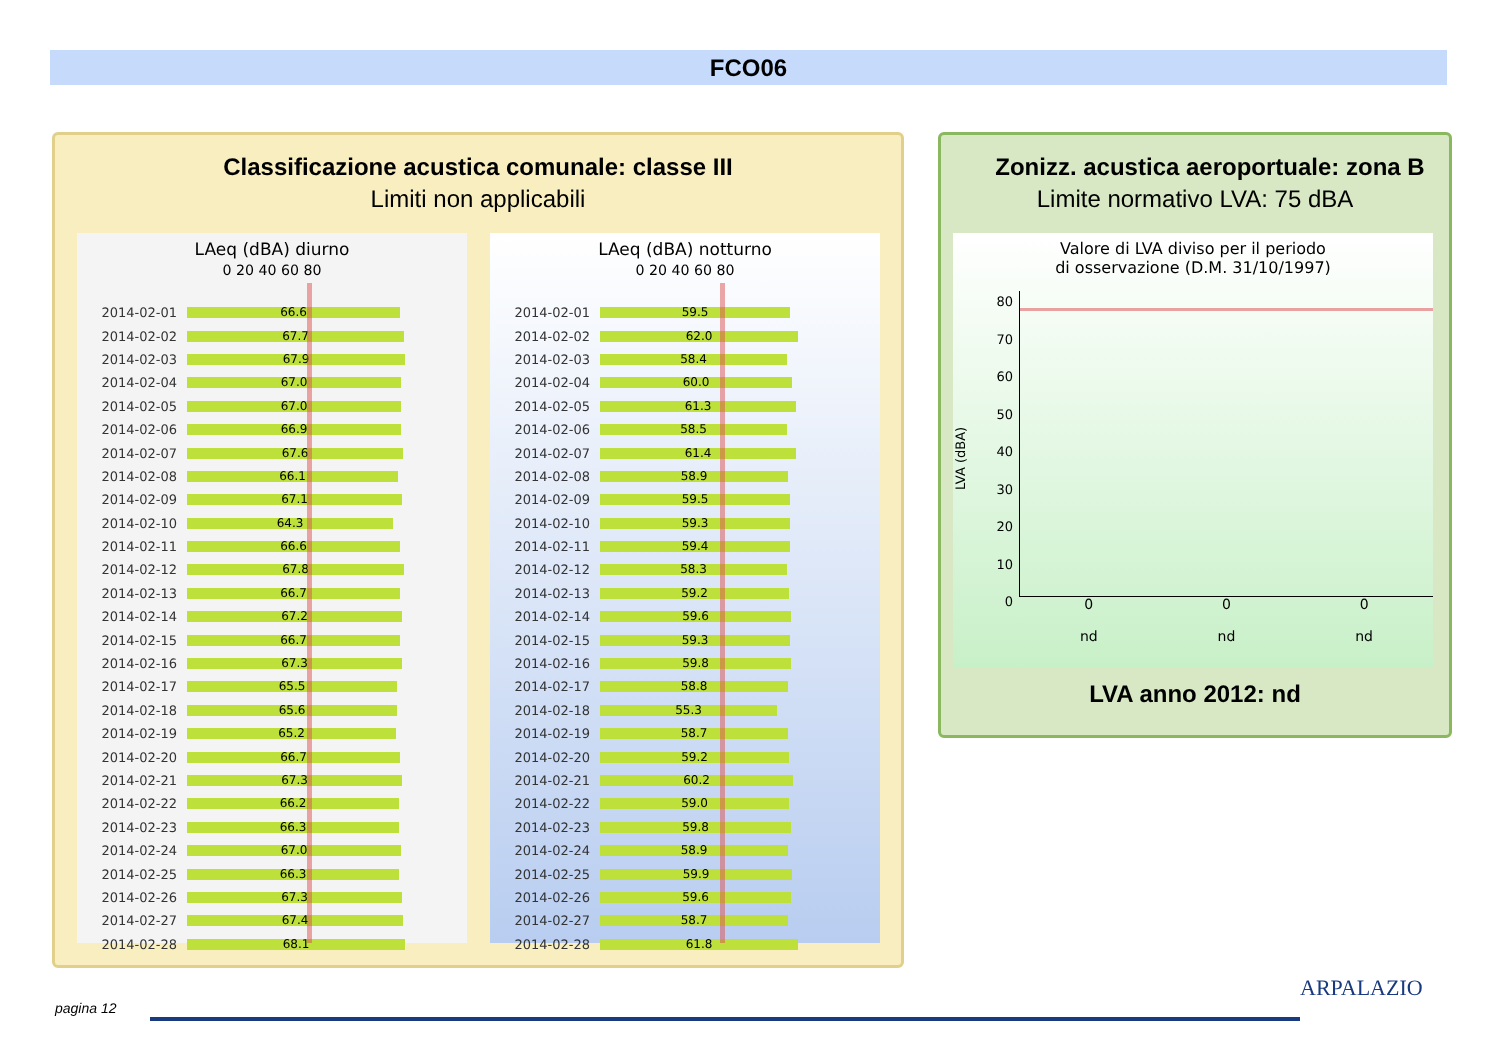FCO06
Classificazione acustica comunale: classe III
Limiti non applicabili
LAeq (dBA) diurno
0 20 40 60 80
2014-02-01
66.6
2014-02-02
67.7
2014-02-03
67.9
2014-02-04
67.0
2014-02-05
67.0
2014-02-06
66.9
2014-02-07
67.6
2014-02-08
66.1
2014-02-09
67.1
2014-02-10
64.3
2014-02-11
66.6
2014-02-12
67.8
2014-02-13
66.7
2014-02-14
67.2
2014-02-15
66.7
2014-02-16
67.3
2014-02-17
65.5
2014-02-18
65.6
2014-02-19
65.2
2014-02-20
66.7
2014-02-21
67.3
2014-02-22
66.2
2014-02-23
66.3
2014-02-24
67.0
2014-02-25
66.3
2014-02-26
67.3
2014-02-27
67.4
2014-02-28
68.1
LAeq (dBA) notturno
0 20 40 60 80
2014-02-01
59.5
2014-02-02
62.0
2014-02-03
58.4
2014-02-04
60.0
2014-02-05
61.3
2014-02-06
58.5
2014-02-07
61.4
2014-02-08
58.9
2014-02-09
59.5
2014-02-10
59.3
2014-02-11
59.4
2014-02-12
58.3
2014-02-13
59.2
2014-02-14
59.6
2014-02-15
59.3
2014-02-16
59.8
2014-02-17
58.8
2014-02-18
55.3
2014-02-19
58.7
2014-02-20
59.2
2014-02-21
60.2
2014-02-22
59.0
2014-02-23
59.8
2014-02-24
58.9
2014-02-25
59.9
2014-02-26
59.6
2014-02-27
58.7
2014-02-28
61.8
Zonizz. acustica aeroportuale: zona B
Limite normativo LVA: 75 dBA
Valore di LVA diviso per il periodo
di osservazione (D.M. 31/10/1997)
LVA (dBA)
80
70
60
50
40
30
20
10
0
0
nd 0
nd 0
nd
LVA anno 2012: nd
pagina 12
ARPALAZIO